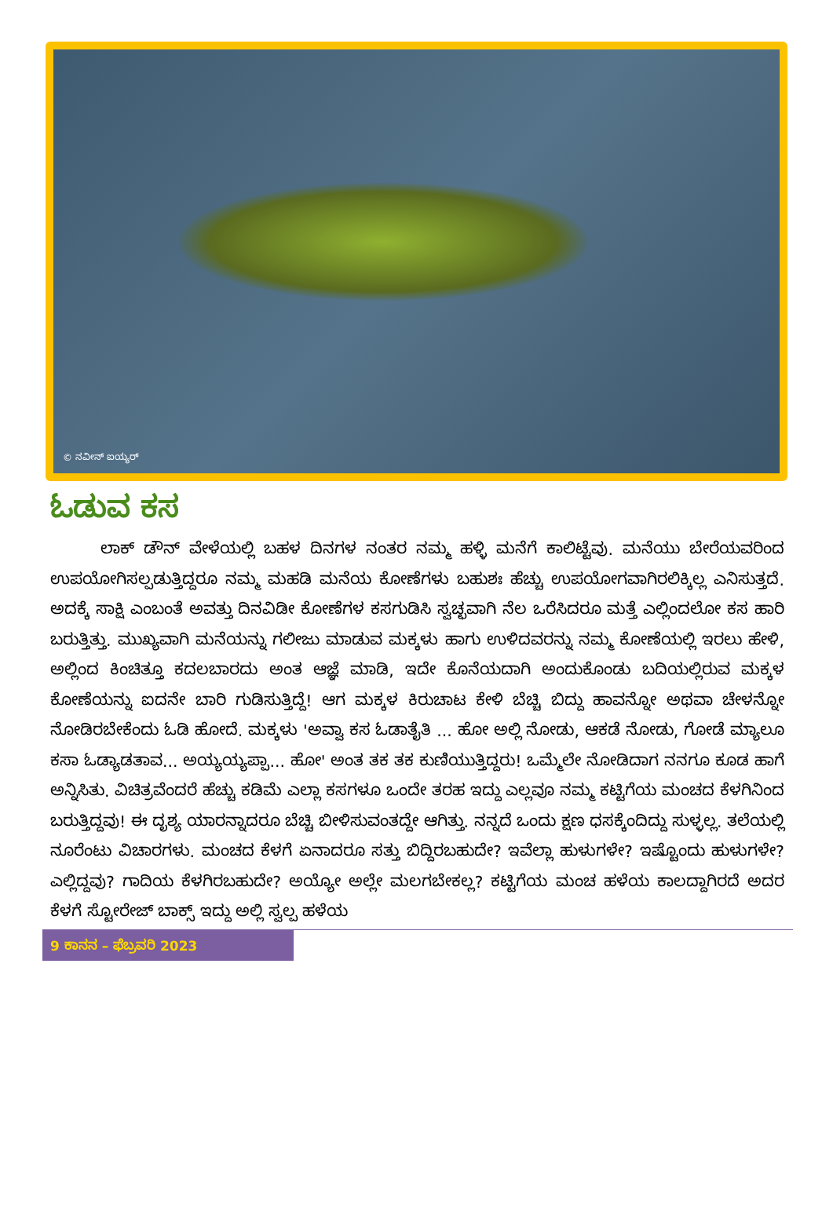© ನವೀನ್ ಐಯ್ಯರ್
ಓಡುವ ಕಸ
ಲಾಕ್ ಡೌನ್ ವೇಳೆಯಲ್ಲಿ ಬಹಳ ದಿನಗಳ ನಂತರ ನಮ್ಮ ಹಳ್ಳಿ ಮನೆಗೆ ಕಾಲಿಟ್ಟೆವು. ಮನೆಯು ಬೇರೆಯವರಿಂದ ಉಪಯೋಗಿಸಲ್ಪಡುತ್ತಿದ್ದರೂ ನಮ್ಮ ಮಹಡಿ ಮನೆಯ ಕೋಣೆಗಳು ಬಹುಶಃ ಹೆಚ್ಚು ಉಪಯೋಗವಾಗಿರಲಿಕ್ಕಿಲ್ಲ ಎನಿಸುತ್ತದೆ. ಅದಕ್ಕೆ ಸಾಕ್ಷಿ ಎಂಬಂತೆ ಅವತ್ತು ದಿನವಿಡೀ ಕೋಣೆಗಳ ಕಸಗುಡಿಸಿ ಸ್ವಚ್ಛವಾಗಿ ನೆಲ ಒರೆಸಿದರೂ ಮತ್ತೆ ಎಲ್ಲಿಂದಲೋ ಕಸ ಹಾರಿ ಬರುತ್ತಿತ್ತು. ಮುಖ್ಯವಾಗಿ ಮನೆಯನ್ನು ಗಲೀಜು ಮಾಡುವ ಮಕ್ಕಳು ಹಾಗು ಉಳಿದವರನ್ನು ನಮ್ಮ ಕೋಣೆಯಲ್ಲಿ ಇರಲು ಹೇಳಿ, ಅಲ್ಲಿಂದ ಕಿಂಚಿತ್ತೂ ಕದಲಬಾರದು ಅಂತ ಆಜ್ಞೆ ಮಾಡಿ, ಇದೇ ಕೊನೆಯದಾಗಿ ಅಂದುಕೊಂಡು ಬದಿಯಲ್ಲಿರುವ ಮಕ್ಕಳ ಕೋಣೆಯನ್ನು ಐದನೇ ಬಾರಿ ಗುಡಿಸುತ್ತಿದ್ದೆ! ಆಗ ಮಕ್ಕಳ ಕಿರುಚಾಟ ಕೇಳಿ ಬೆಚ್ಚಿ ಬಿದ್ದು ಹಾವನ್ನೋ ಅಥವಾ ಚೇಳನ್ನೋ ನೋಡಿರಬೇಕೆಂದು ಓಡಿ ಹೋದೆ. ಮಕ್ಕಳು 'ಅವ್ವಾ ಕಸ ಓಡಾತೈತಿ ... ಹೋ ಅಲ್ಲಿ ನೋಡು, ಆಕಡೆ ನೋಡು, ಗೋಡೆ ಮ್ಯಾಲೂ ಕಸಾ ಓಡ್ಯಾಡತಾವ... ಅಯ್ಯಯ್ಯಪ್ಪಾ... ಹೋ' ಅಂತ ತಕ ತಕ ಕುಣಿಯುತ್ತಿದ್ದರು! ಒಮ್ಮೆಲೇ ನೋಡಿದಾಗ ನನಗೂ ಕೂಡ ಹಾಗೆ ಅನ್ನಿಸಿತು. ವಿಚಿತ್ರವೆಂದರೆ ಹೆಚ್ಚು ಕಡಿಮೆ ಎಲ್ಲಾ ಕಸಗಳೂ ಒಂದೇ ತರಹ ಇದ್ದು ಎಲ್ಲವೂ ನಮ್ಮ ಕಟ್ಟಿಗೆಯ ಮಂಚದ ಕೆಳಗಿನಿಂದ ಬರುತ್ತಿದ್ದವು! ಈ ದೃಶ್ಯ ಯಾರನ್ನಾದರೂ ಬೆಚ್ಚಿ ಬೀಳಿಸುವಂತದ್ದೇ ಆಗಿತ್ತು. ನನ್ನದೆ ಒಂದು ಕ್ಷಣ ಧಸಕ್ಕೆಂದಿದ್ದು ಸುಳ್ಳಲ್ಲ. ತಲೆಯಲ್ಲಿ ನೂರೆಂಟು ವಿಚಾರಗಳು. ಮಂಚದ ಕೆಳಗೆ ಏನಾದರೂ ಸತ್ತು ಬಿದ್ದಿರಬಹುದೇ? ಇವೆಲ್ಲಾ ಹುಳುಗಳೇ? ಇಷ್ಟೊಂದು ಹುಳುಗಳೇ? ಎಲ್ಲಿದ್ದವು? ಗಾದಿಯ ಕೆಳಗಿರಬಹುದೇ? ಅಯ್ಯೋ ಅಲ್ಲೇ ಮಲಗಬೇಕಲ್ಲ? ಕಟ್ಟಿಗೆಯ ಮಂಚ ಹಳೆಯ ಕಾಲದ್ದಾಗಿರದೆ ಅದರ ಕೆಳಗೆ ಸ್ಟೋರೇಜ್ ಬಾಕ್ಸ್ ಇದ್ದು ಅಲ್ಲಿ ಸ್ವಲ್ಪ ಹಳೆಯ
9 ಕಾನನ – ಫೆಬ್ರವರಿ 2023